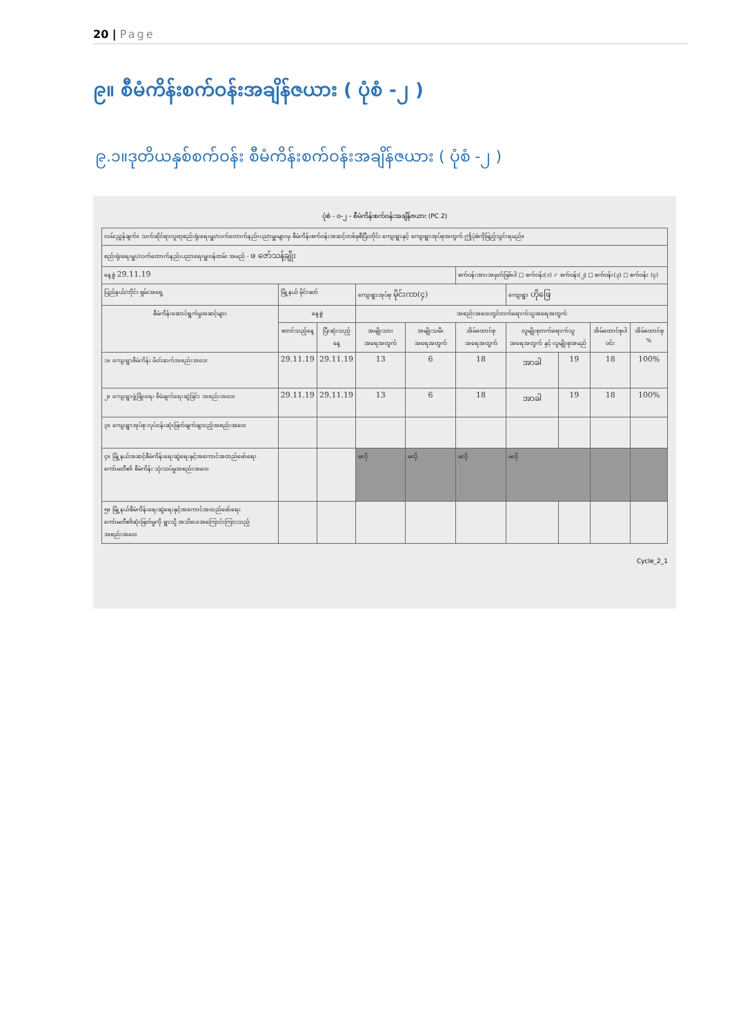20 | Page
၉။ စီမံကိန်းစက်ဝန်းအချိန်ဇယား ( ပုံစံ -၂ )
၉.၁။ဒုတိယနှစ်စက်ဝန်း စီမံကိန်းစက်ဝန်းအချိန်ဇယား ( ပုံစံ -၂ )
ပုံစံ - ၀-၂ - စီမံကိန်းစက်ဝန်းအချိန်ဇယား (PC 2)
| လမ်းညွှန်ချက်။ သက်ဆိုင်ရာလူထုစည်းရုံးရေးမှူး/လက်တောက်နည်းပညာမှူးများမှ စီမံကိန်းစက်ဝန်းအဆင့်တစ်ခုစီပြီးတိုင်း ကျေးရွာနှင့် ကျေးရွာအုပ်စုအတွက် ဤပုံစံကိုဖြည့်သွင်းရမည်။ | | | | | | | | | |
| စည်းရုံးရေးမှူး/လက်တောက်နည်းပညာရေးမှူးဝန်ထမ်း အမည် - ဖ ဇော်သန့်ချိုး | | | | | | | | | |
| နေ့စွဲ 29.11.19 | | | | | စက်ဝန်းအားအမှတ်ခြစ်ပါ □ စက်ဝန်း(၁) ✓ စက်ဝန်း(၂) □ စက်ဝန်း(၃) □ စက်ဝန်း (၄) | | | | |
| ပြည်နယ်/တိုင်း ရှမ်းအရှေ့ | မြို့နယ် မိုင်းခတ် | | ကျေးရွာအုပ်စု မိုင်းကာ(၄) | | | ကျေးရွာ ဟိုဖြေ | | | |
| စီမံကိန်းဆောင်ရွက်မှုအဆင့်များ | နေ့စွဲ | | အစည်းအဝေးတွင်တက်ရောက်သူအရေအတွက် | | | | | | |
| | စတင်သည့်နေ့ | ပြီးဆုံးသည့်နေ့ | အမျိုးသား အရေအတွက် | အမျိုးသမီး အရေအတွက် | အိမ်ထောင်စုအရေအတွက် | လူမျိုးစုတက်ရောက်သူ အရေအတွက် နှင့် လူမျိုးစုအမည် | | အိမ်ထောင်စုပါဝင်း | အိမ်ထောင်စု % |
| ၁။ ကျေးရွာစီမံကိန်း မိတ်ဆက်အစည်းအဝေး | 29.11.19 | 29.11.19 | 13 | 6 | 18 | အာခါ | 19 | 18 | 100% |
| ၂။ ကျေးရွာဖွံ့ဖြိုးရေး စီမံချက်ရေးဆွဲခြင်း အစည်းအဝေး | 29.11.19 | 29.11.19 | 13 | 6 | 18 | အာခါ | 19 | 18 | 100% |
| ၃။ ကျေးရွာအုပ်စု လုပ်ငန်းဆုံးဖြတ်ချက်ချသည့်အစည်းအဝေး | | | | | | | | | |
| ၄။ မြို့နယ်အဆင့်စီမံကိန်းရေးဆွဲရေးနှင့်အကောင်အထည်ဖော်ရေးကော်မတီ၏ စီမံကိန်း သုံးသပ်မှုအစည်းအဝေး | | | မလို | မလို | မလို | မလို | | | |
| ၅။ မြို့နယ်စီမံကိန်းရေးဆွဲရေးနှင့်အကောင်အထည်ဖော်ရေးကော်မတီ၏ဆုံးဖြတ်မှုကို ရွာသို့ အသိပေးအကြောင်းကြားသည့်အစည်းအဝေး | | | | | | | | | |
Cycle_2_1